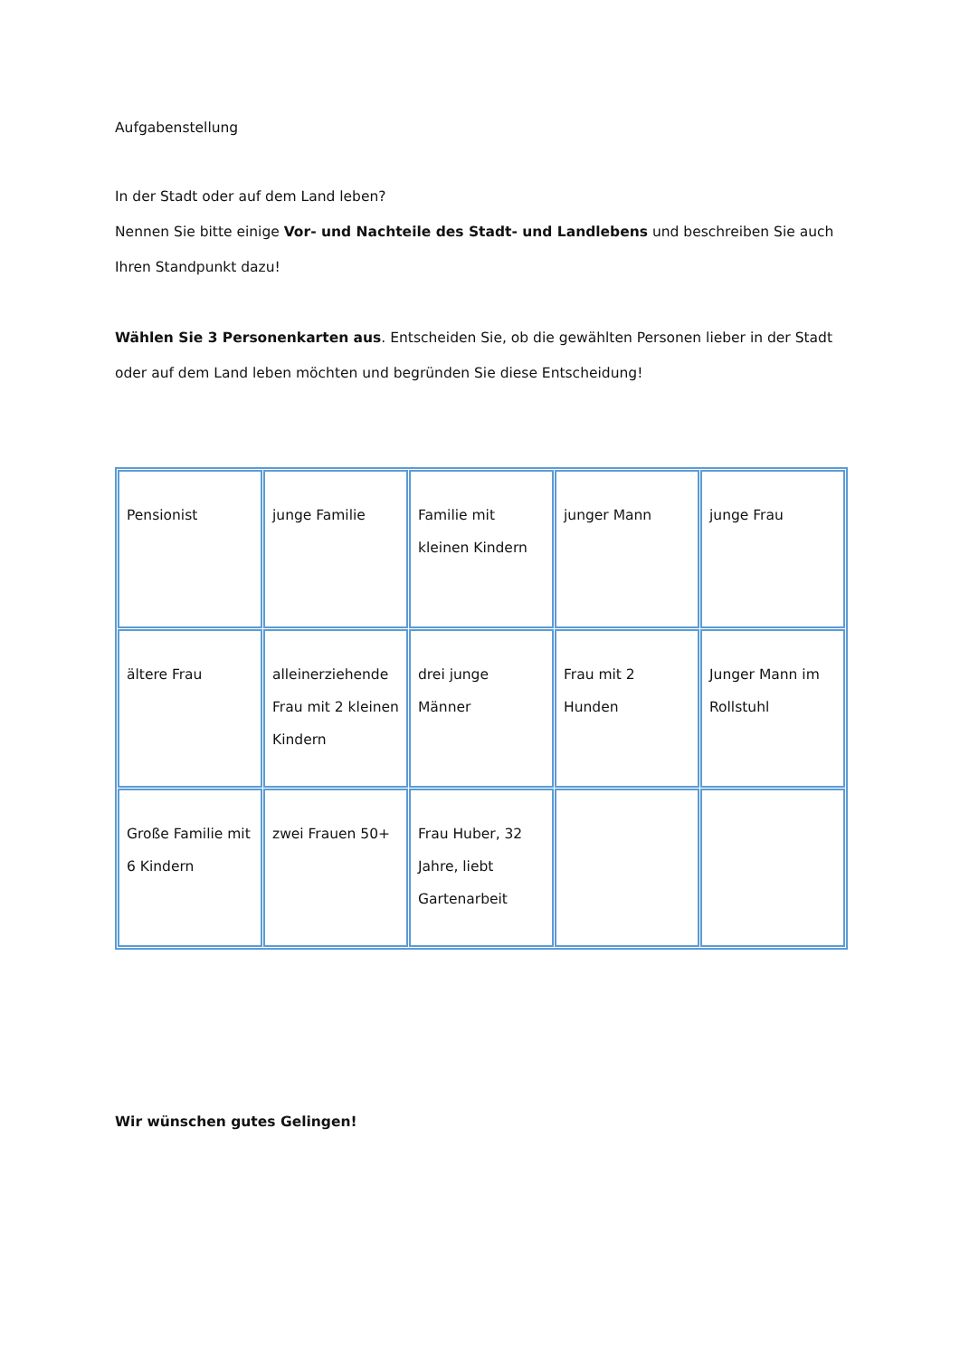Aufgabenstellung
In der Stadt oder auf dem Land leben?
Nennen Sie bitte einige Vor- und Nachteile des Stadt- und Landlebens und beschreiben Sie auch Ihren Standpunkt dazu!
Wählen Sie 3 Personenkarten aus. Entscheiden Sie, ob die gewählten Personen lieber in der Stadt oder auf dem Land leben möchten und begründen Sie diese Entscheidung!
| Pensionist | junge Familie | Familie mit kleinen Kindern | junger Mann | junge Frau |
| ältere Frau | alleinerziehende Frau mit 2 kleinen Kindern | drei junge Männer | Frau mit 2 Hunden | Junger Mann im Rollstuhl |
| Große Familie mit 6 Kindern | zwei Frauen 50+ | Frau Huber, 32 Jahre, liebt Gartenarbeit | | |
Wir wünschen gutes Gelingen!